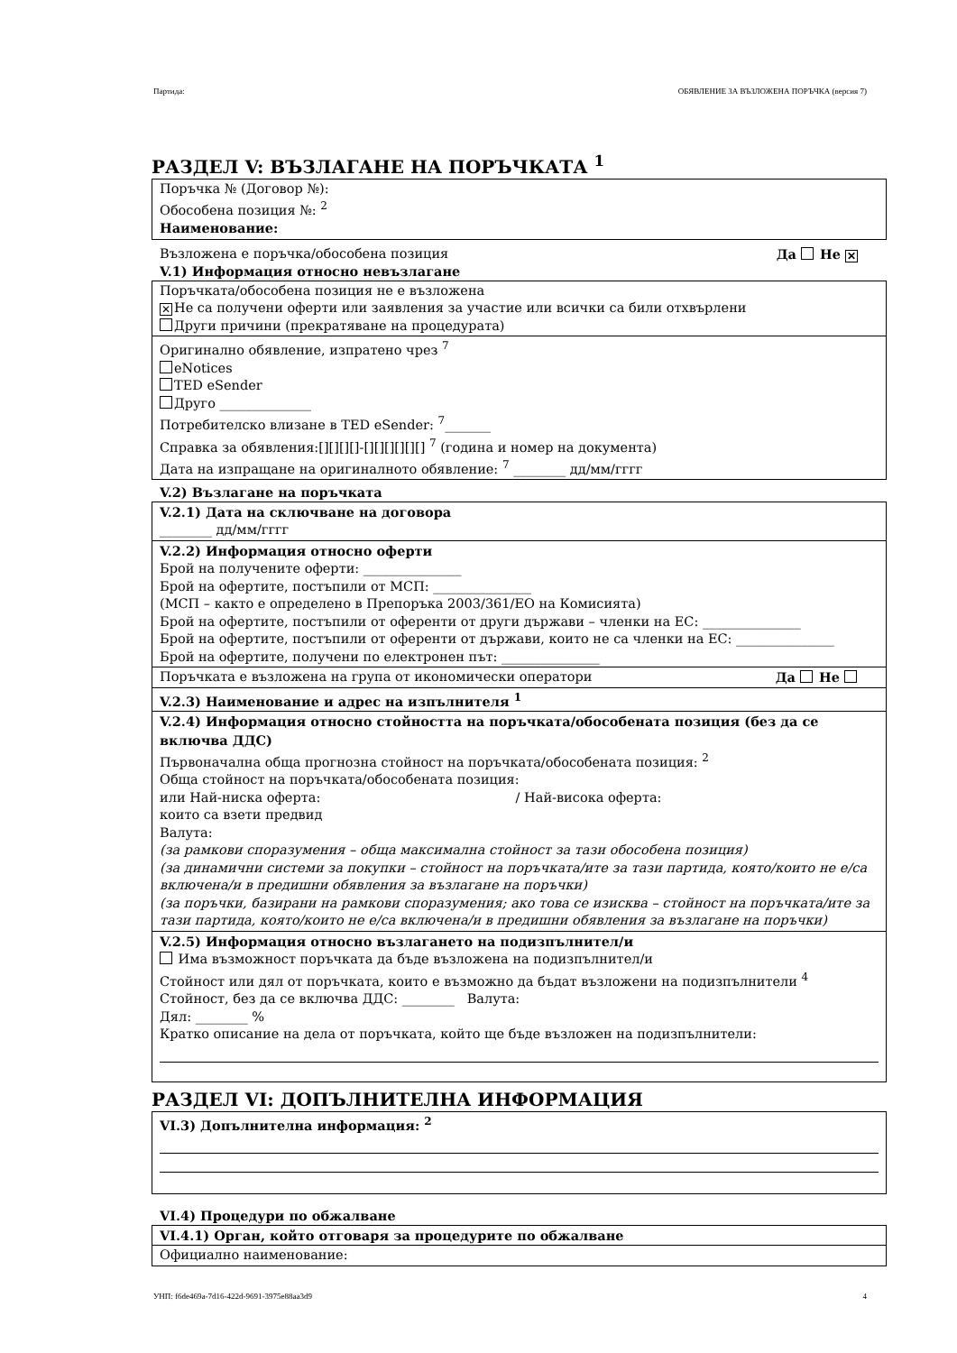Партида: ОБЯВЛЕНИЕ ЗА ВЪЗЛОЖЕНА ПОРЪЧКА (версия 7)
РАЗДЕЛ V: ВЪЗЛАГАНЕ НА ПОРЪЧКАТА <sup>1</sup>
Поръчка № (Договор №):
Обособена позиция №: <sup>2</sup>
Наименование:
Възложена е поръчка/обособена позиция Да Не ✕
V.1) Информация относно невъзлагане
Поръчката/обособена позиция не е възложена
✕ Не са получени оферти или заявления за участие или всички са били отхвърлени
Други причини (прекратяване на процедурата)
Оригинално обявление, изпратено чрез <sup>7</sup>
eNotices
TED eSender
Друго ______________
Потребителско влизане в TED eSender: <sup>7</sup>_______
Справка за обявления:[][][][]-[][][][][][] <sup>7</sup> (година и номер на документа)
Дата на изпращане на оригиналното обявление: <sup>7</sup> ________ дд/мм/гггг
V.2) Възлагане на поръчката
V.2.1) Дата на сключване на договора
________ дд/мм/гггг
V.2.2) Информация относно оферти
Брой на получените оферти: _______________
Брой на офертите, постъпили от МСП: _______________
(МСП – както е определено в Препоръка 2003/361/ЕО на Комисията)
Брой на офертите, постъпили от оференти от други държави – членки на ЕС: _______________
Брой на офертите, постъпили от оференти от държави, които не са членки на ЕС: _______________
Брой на офертите, получени по електронен път: _______________
Поръчката е възложена на група от икономически оператори Да Не
V.2.3) Наименование и адрес на изпълнителя <sup>1</sup>
V.2.4) Информация относно стойността на поръчката/обособената позиция (без да се включва ДДС)
Първоначална обща прогнозна стойност на поръчката/обособената позиция: <sup>2</sup>
Обща стойност на поръчката/обособената позиция:
или Най-ниска оферта: / Най-висока оферта:
които са взети предвид
Валута:
(за рамкови споразумения – обща максимална стойност за тази обособена позиция)
(за динамични системи за покупки – стойност на поръчката/ите за тази партида, която/които не е/са включена/и в предишни обявления за възлагане на поръчки)
(за поръчки, базирани на рамкови споразумения; ако това се изисква – стойност на поръчката/ите за тази партида, която/които не е/са включена/и в предишни обявления за възлагане на поръчки)
V.2.5) Информация относно възлагането на подизпълнител/и
Има възможност поръчката да бъде възложена на подизпълнител/и
Стойност или дял от поръчката, които е възможно да бъдат възложени на подизпълнители <sup>4</sup>
Стойност, без да се включва ДДС: ________ Валута:
Дял: ________ %
Кратко описание на дела от поръчката, който ще бъде възложен на подизпълнители:
РАЗДЕЛ VI: ДОПЪЛНИТЕЛНА ИНФОРМАЦИЯ
VI.3) Допълнителна информация: <sup>2</sup>
VI.4) Процедури по обжалване
VI.4.1) Орган, който отговаря за процедурите по обжалване
Официално наименование:
УНП: f6de469a-7d16-422d-9691-3975e88aa3d9 4